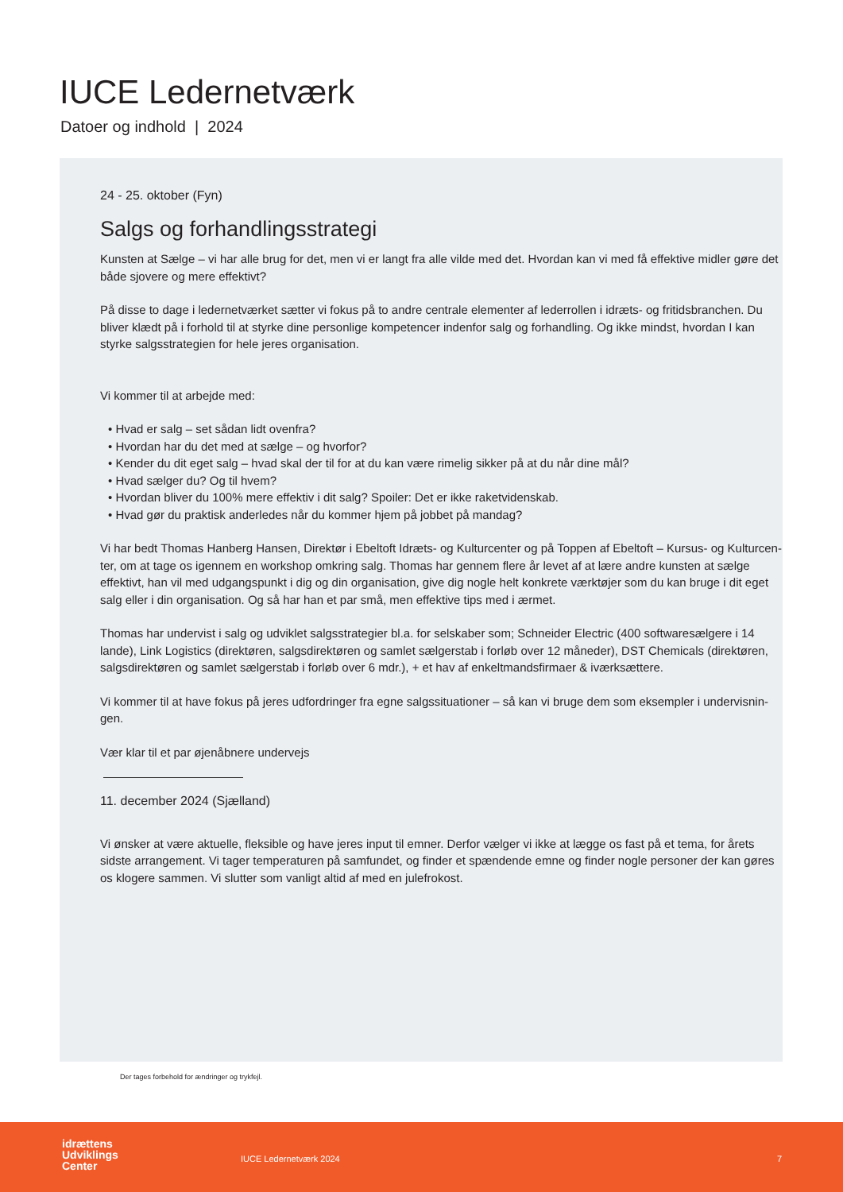IUCE Ledernetværk
Datoer og indhold | 2024
24 - 25. oktober (Fyn)
Salgs og forhandlingsstrategi
Kunsten at Sælge – vi har alle brug for det, men vi er langt fra alle vilde med det. Hvordan kan vi med få effektive midler gøre det både sjovere og mere effektivt?
På disse to dage i ledernetværket sætter vi fokus på to andre centrale elementer af lederrollen i idræts- og fritidsbranchen. Du bliver klædt på i forhold til at styrke dine personlige kompetencer indenfor salg og forhandling. Og ikke mindst, hvordan I kan styrke salgsstrategien for hele jeres organisation.
Vi kommer til at arbejde med:
• Hvad er salg – set sådan lidt ovenfra?
• Hvordan har du det med at sælge – og hvorfor?
• Kender du dit eget salg – hvad skal der til for at du kan være rimelig sikker på at du når dine mål?
• Hvad sælger du? Og til hvem?
• Hvordan bliver du 100% mere effektiv i dit salg? Spoiler: Det er ikke raketvidenskab.
• Hvad gør du praktisk anderledes når du kommer hjem på jobbet på mandag?
Vi har bedt Thomas Hanberg Hansen, Direktør i Ebeltoft Idræts- og Kulturcenter og på Toppen af Ebeltoft – Kursus- og Kulturcen-ter, om at tage os igennem en workshop omkring salg. Thomas har gennem flere år levet af at lære andre kunsten at sælge effektivt, han vil med udgangspunkt i dig og din organisation, give dig nogle helt konkrete værktøjer som du kan bruge i dit eget salg eller i din organisation. Og så har han et par små, men effektive tips med i ærmet.
Thomas har undervist i salg og udviklet salgsstrategier bl.a. for selskaber som; Schneider Electric (400 softwaresælgere i 14 lande), Link Logistics (direktøren, salgsdirektøren og samlet sælgerstab i forløb over 12 måneder), DST Chemicals (direktøren, salgsdirektøren og samlet sælgerstab i forløb over 6 mdr.), + et hav af enkeltmandsfirmaer & iværksættere.
Vi kommer til at have fokus på jeres udfordringer fra egne salgssituationer – så kan vi bruge dem som eksempler i undervisnin-gen.
Vær klar til et par øjenåbnere undervejs
11. december 2024 (Sjælland)
Vi ønsker at være aktuelle, fleksible og have jeres input til emner. Derfor vælger vi ikke at lægge os fast på et tema, for årets sidste arrangement. Vi tager temperaturen på samfundet, og finder et spændende emne og finder nogle personer der kan gøres os klogere sammen. Vi slutter som vanligt altid af med en julefrokost.
Der tages forbehold for ændringer og trykfejl.
idrættens
Udviklings
Center
IUCE Ledernetværk 2024 7